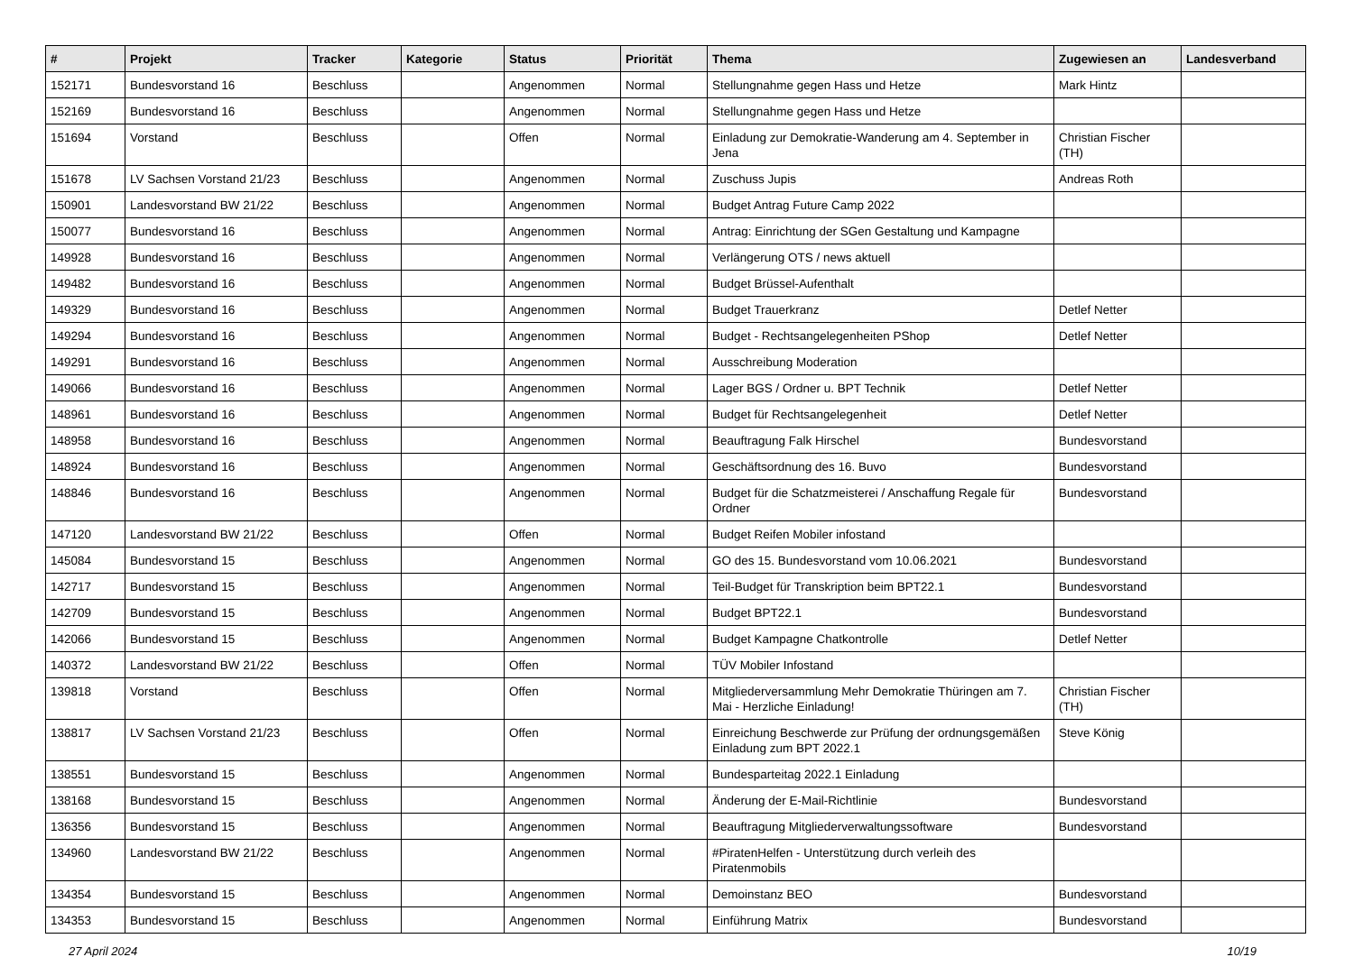| # | Projekt | Tracker | Kategorie | Status | Priorität | Thema | Zugewiesen an | Landesverband |
| --- | --- | --- | --- | --- | --- | --- | --- | --- |
| 152171 | Bundesvorstand 16 | Beschluss | | Angenommen | Normal | Stellungnahme gegen Hass und Hetze | Mark Hintz | |
| 152169 | Bundesvorstand 16 | Beschluss | | Angenommen | Normal | Stellungnahme gegen Hass und Hetze | | |
| 151694 | Vorstand | Beschluss | | Offen | Normal | Einladung zur Demokratie-Wanderung am 4. September in Jena | Christian Fischer (TH) | |
| 151678 | LV Sachsen Vorstand 21/23 | Beschluss | | Angenommen | Normal | Zuschuss Jupis | Andreas Roth | |
| 150901 | Landesvorstand BW 21/22 | Beschluss | | Angenommen | Normal | Budget Antrag Future Camp 2022 | | |
| 150077 | Bundesvorstand 16 | Beschluss | | Angenommen | Normal | Antrag: Einrichtung der SGen Gestaltung und Kampagne | | |
| 149928 | Bundesvorstand 16 | Beschluss | | Angenommen | Normal | Verlängerung OTS / news aktuell | | |
| 149482 | Bundesvorstand 16 | Beschluss | | Angenommen | Normal | Budget Brüssel-Aufenthalt | | |
| 149329 | Bundesvorstand 16 | Beschluss | | Angenommen | Normal | Budget Trauerkranz | Detlef Netter | |
| 149294 | Bundesvorstand 16 | Beschluss | | Angenommen | Normal | Budget - Rechtsangelegenheiten PShop | Detlef Netter | |
| 149291 | Bundesvorstand 16 | Beschluss | | Angenommen | Normal | Ausschreibung Moderation | | |
| 149066 | Bundesvorstand 16 | Beschluss | | Angenommen | Normal | Lager BGS / Ordner u. BPT Technik | Detlef Netter | |
| 148961 | Bundesvorstand 16 | Beschluss | | Angenommen | Normal | Budget für Rechtsangelegenheit | Detlef Netter | |
| 148958 | Bundesvorstand 16 | Beschluss | | Angenommen | Normal | Beauftragung Falk Hirschel | Bundesvorstand | |
| 148924 | Bundesvorstand 16 | Beschluss | | Angenommen | Normal | Geschäftsordnung des 16. Buvo | Bundesvorstand | |
| 148846 | Bundesvorstand 16 | Beschluss | | Angenommen | Normal | Budget für die Schatzmeisterei / Anschaffung Regale für Ordner | Bundesvorstand | |
| 147120 | Landesvorstand BW 21/22 | Beschluss | | Offen | Normal | Budget Reifen Mobiler infostand | | |
| 145084 | Bundesvorstand 15 | Beschluss | | Angenommen | Normal | GO des 15. Bundesvorstand vom 10.06.2021 | Bundesvorstand | |
| 142717 | Bundesvorstand 15 | Beschluss | | Angenommen | Normal | Teil-Budget für Transkription beim BPT22.1 | Bundesvorstand | |
| 142709 | Bundesvorstand 15 | Beschluss | | Angenommen | Normal | Budget BPT22.1 | Bundesvorstand | |
| 142066 | Bundesvorstand 15 | Beschluss | | Angenommen | Normal | Budget Kampagne Chatkontrolle | Detlef Netter | |
| 140372 | Landesvorstand BW 21/22 | Beschluss | | Offen | Normal | TÜV Mobiler Infostand | | |
| 139818 | Vorstand | Beschluss | | Offen | Normal | Mitgliederversammlung Mehr Demokratie Thüringen am 7. Mai - Herzliche Einladung! | Christian Fischer (TH) | |
| 138817 | LV Sachsen Vorstand 21/23 | Beschluss | | Offen | Normal | Einreichung Beschwerde zur Prüfung der ordnungsgemäßen Einladung zum BPT 2022.1 | Steve König | |
| 138551 | Bundesvorstand 15 | Beschluss | | Angenommen | Normal | Bundesparteitag 2022.1 Einladung | | |
| 138168 | Bundesvorstand 15 | Beschluss | | Angenommen | Normal | Änderung der E-Mail-Richtlinie | Bundesvorstand | |
| 136356 | Bundesvorstand 15 | Beschluss | | Angenommen | Normal | Beauftragung Mitgliederverwaltungssoftware | Bundesvorstand | |
| 134960 | Landesvorstand BW 21/22 | Beschluss | | Angenommen | Normal | #PiratenHelfen - Unterstützung durch verleih des Piratenmobils | | |
| 134354 | Bundesvorstand 15 | Beschluss | | Angenommen | Normal | Demoinstanz BEO | Bundesvorstand | |
| 134353 | Bundesvorstand 15 | Beschluss | | Angenommen | Normal | Einführung Matrix | Bundesvorstand | |
27 April 2024 10/19